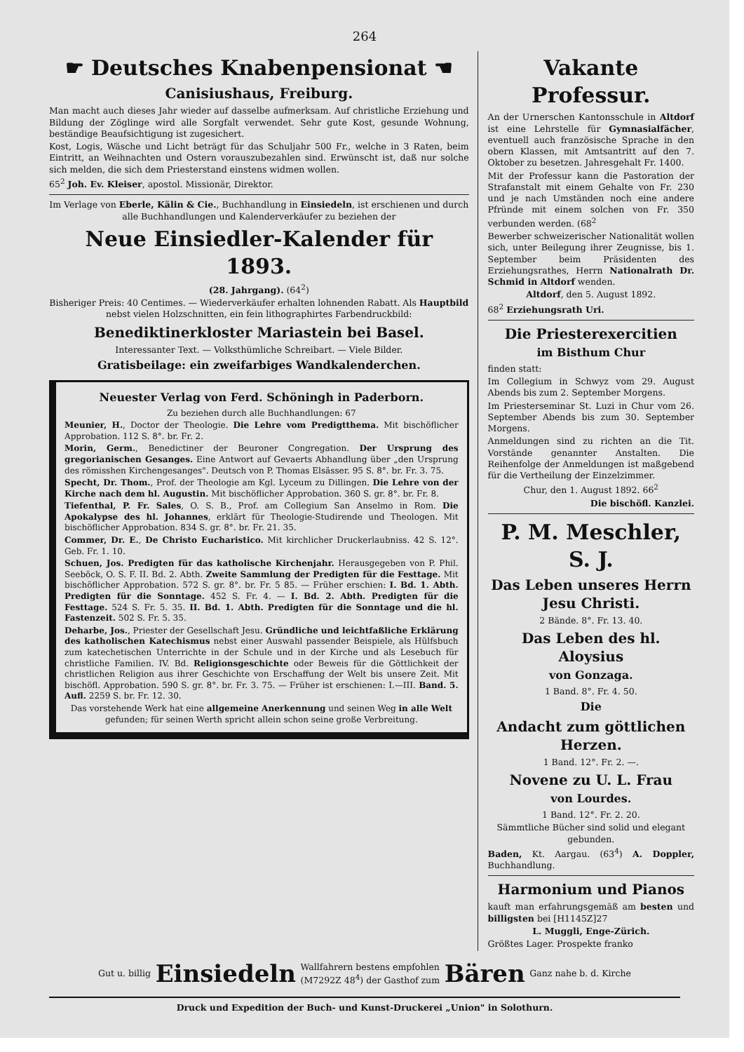264
☛ Deutsches Knabenpensionat ☚
Canisiushaus, Freiburg.
Man macht auch dieses Jahr wieder auf dasselbe aufmerksam. Auf christliche Erziehung und Bildung der Zöglinge wird alle Sorgfalt verwendet. Sehr gute Kost, gesunde Wohnung, beständige Beaufsichtigung ist zugesichert.
Kost, Logis, Wäsche und Licht beträgt für das Schuljahr 500 Fr., welche in 3 Raten, beim Eintritt, an Weihnachten und Ostern vorauszubezahlen sind. Erwünscht ist, daß nur solche sich melden, die sich dem Priesterstand einstens widmen wollen.
65<sup>2</sup> Joh. Ev. Kleiser, apostol. Missionär, Direktor.
Im Verlage von Eberle, Kälin & Cie., Buchhandlung in Einsiedeln, ist erschienen und durch alle Buchhandlungen und Kalenderverkäufer zu beziehen der
Neue Einsiedler-Kalender für 1893.
(28. Jahrgang). (64<sup>2</sup>)
Bisheriger Preis: 40 Centimes. — Wiederverkäufer erhalten lohnenden Rabatt. Als Hauptbild nebst vielen Holzschnitten, ein fein lithographirtes Farbendruckbild:
Benediktinerkloster Mariastein bei Basel.
Interessanter Text. — Volksthümliche Schreibart. — Viele Bilder.
Gratisbeilage: ein zweifarbiges Wandkalenderchen.
Neuester Verlag von Ferd. Schöningh in Paderborn.
Zu beziehen durch alle Buchhandlungen: 67
Meunier, H., Doctor der Theologie. Die Lehre vom Predigtthema. Mit bischöflicher Approbation. 112 S. 8°. br. Fr. 2.
Morin, Germ., Benedictiner der Beuroner Congregation. Der Ursprung des gregorianischen Gesanges. Eine Antwort auf Gevaerts Abhandlung über „den Ursprung des römisshen Kirchengesanges". Deutsch von P. Thomas Elsässer. 95 S. 8°. br. Fr. 3. 75.
Specht, Dr. Thom., Prof. der Theologie am Kgl. Lyceum zu Dillingen. Die Lehre von der Kirche nach dem hl. Augustin. Mit bischöflicher Approbation. 360 S. gr. 8°. br. Fr. 8.
Tiefenthal, P. Fr. Sales, O. S. B., Prof. am Collegium San Anselmo in Rom. Die Apokalypse des hl. Johannes, erklärt für Theologie-Studirende und Theologen. Mit bischöflicher Approbation. 834 S. gr. 8°. br. Fr. 21. 35.
Commer, Dr. E., De Christo Eucharistico. Mit kirchlicher Druckerlaubniss. 42 S. 12°. Geb. Fr. 1. 10.
Schuen, Jos. Predigten für das katholische Kirchenjahr. Herausgegeben von P. Phil. Seeböck, O. S. F. II. Bd. 2. Abth. Zweite Sammlung der Predigten für die Festtage. Mit bischöflicher Approbation. 572 S. gr. 8°. br. Fr. 5 85. — Früher erschien: I. Bd. 1. Abth. Predigten für die Sonntage. 452 S. Fr. 4. — I. Bd. 2. Abth. Predigten für die Festtage. 524 S. Fr. 5. 35. II. Bd. 1. Abth. Predigten für die Sonntage und die hl. Fastenzeit. 502 S. Fr. 5. 35.
Deharbe, Jos., Priester der Gesellschaft Jesu. Gründliche und leichtfaßliche Erklärung des katholischen Katechismus nebst einer Auswahl passender Beispiele, als Hülfsbuch zum katechetischen Unterrichte in der Schule und in der Kirche und als Lesebuch für christliche Familien. IV. Bd. Religionsgeschichte oder Beweis für die Göttlichkeit der christlichen Religion aus ihrer Geschichte von Erschaffung der Welt bis unsere Zeit. Mit bischöfl. Approbation. 590 S. gr. 8°. br. Fr. 3. 75. — Früher ist erschienen: I.—III. Band. 5. Aufl. 2259 S. br. Fr. 12. 30.
Das vorstehende Werk hat eine allgemeine Anerkennung und seinen Weg in alle Welt gefunden; für seinen Werth spricht allein schon seine große Verbreitung.
Vakante Professur.
An der Urnerschen Kantonsschule in Altdorf ist eine Lehrstelle für Gymnasialfächer, eventuell auch französische Sprache in den obern Klassen, mit Amtsantritt auf den 7. Oktober zu besetzen. Jahresgehalt Fr. 1400.
Mit der Professur kann die Pastoration der Strafanstalt mit einem Gehalte von Fr. 230 und je nach Umständen noch eine andere Pfründe mit einem solchen von Fr. 350 verbunden werden. (68<sup>2</sup>
Bewerber schweizerischer Nationalität wollen sich, unter Beilegung ihrer Zeugnisse, bis 1. September beim Präsidenten des Erziehungsrathes, Herrn Nationalrath Dr. Schmid in Altdorf wenden.
Altdorf, den 5. August 1892.
68<sup>2</sup> Erziehungsrath Uri.
Die Priesterexercitien
im Bisthum Chur
finden statt:
Im Collegium in Schwyz vom 29. August Abends bis zum 2. September Morgens.
Im Priesterseminar St. Luzi in Chur vom 26. September Abends bis zum 30. September Morgens.
Anmeldungen sind zu richten an die Tit. Vorstände genannter Anstalten. Die Reihenfolge der Anmeldungen ist maßgebend für die Vertheilung der Einzelzimmer.
Chur, den 1. August 1892. 66<sup>2</sup>
Die bischöfl. Kanzlei.
P. M. Meschler, S. J.
Das Leben unseres Herrn Jesu Christi.
2 Bände. 8°. Fr. 13. 40.
Das Leben des hl. Aloysius
von Gonzaga.
1 Band. 8°. Fr. 4. 50.
Die
Andacht zum göttlichen Herzen.
1 Band. 12°. Fr. 2. —.
Novene zu U. L. Frau
von Lourdes.
1 Band. 12°. Fr. 2. 20.
Sämmtliche Bücher sind solid und elegant gebunden.
Baden, Kt. Aargau. (63<sup>4</sup>) A. Doppler, Buchhandlung.
Harmonium und Pianos
kauft man erfahrungsgemäß am besten und billigsten bei [H1145Z]27
L. Muggli, Enge-Zürich.
Größtes Lager. Prospekte franko
Gut u. billig Einsiedeln Wallfahrern bestens empfohlen
(M7292Z 48<sup>4</sup>) der Gasthof zum Bären Ganz nahe b. d. Kirche
Druck und Expedition der Buch- und Kunst-Druckerei „Union" in Solothurn.